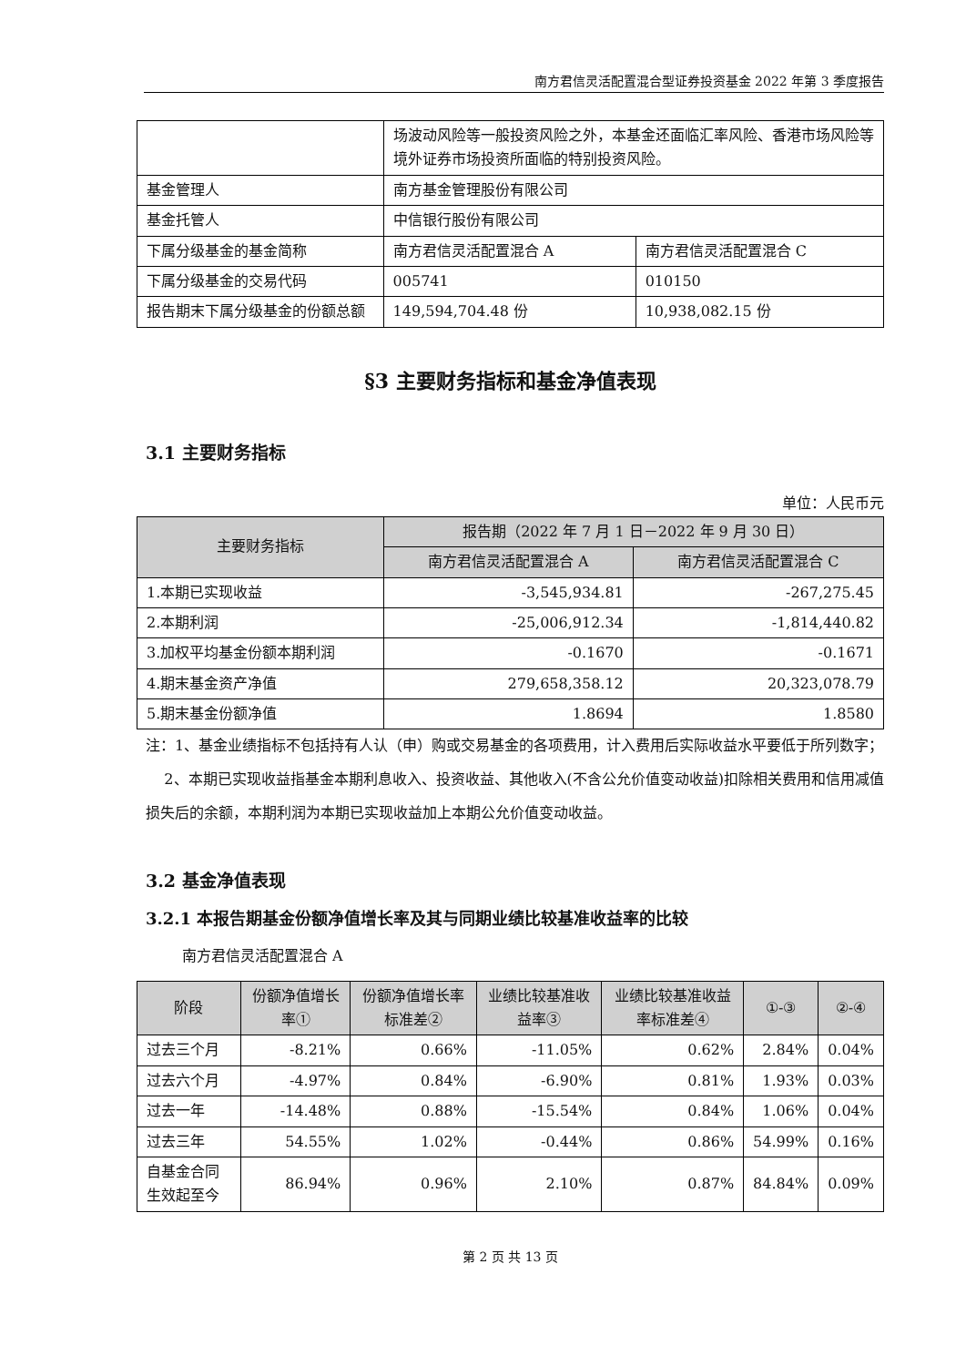南方君信灵活配置混合型证券投资基金 2022 年第 3 季度报告
| | 场波动风险等一般投资风险之外，本基金还面临汇率风险、香港市场风险等境外证券市场投资所面临的特别投资风险。 | |
| 基金管理人 | 南方基金管理股份有限公司 | |
| 基金托管人 | 中信银行股份有限公司 | |
| 下属分级基金的基金简称 | 南方君信灵活配置混合 A | 南方君信灵活配置混合 C |
| 下属分级基金的交易代码 | 005741 | 010150 |
| 报告期末下属分级基金的份额总额 | 149,594,704.48 份 | 10,938,082.15 份 |
§3 主要财务指标和基金净值表现
3.1 主要财务指标
单位：人民币元
| 主要财务指标 | 报告期（2022 年 7 月 1 日－2022 年 9 月 30 日） | |
| --- | --- | --- |
| | 南方君信灵活配置混合 A | 南方君信灵活配置混合 C |
| 1.本期已实现收益 | -3,545,934.81 | -267,275.45 |
| 2.本期利润 | -25,006,912.34 | -1,814,440.82 |
| 3.加权平均基金份额本期利润 | -0.1670 | -0.1671 |
| 4.期末基金资产净值 | 279,658,358.12 | 20,323,078.79 |
| 5.期末基金份额净值 | 1.8694 | 1.8580 |
注：1、基金业绩指标不包括持有人认（申）购或交易基金的各项费用，计入费用后实际收益水平要低于所列数字；
2、本期已实现收益指基金本期利息收入、投资收益、其他收入(不含公允价值变动收益)扣除相关费用和信用减值损失后的余额，本期利润为本期已实现收益加上本期公允价值变动收益。
3.2 基金净值表现
3.2.1 本报告期基金份额净值增长率及其与同期业绩比较基准收益率的比较
南方君信灵活配置混合 A
| 阶段 | 份额净值增长率① | 份额净值增长率标准差② | 业绩比较基准收益率③ | 业绩比较基准收益率标准差④ | ①-③ | ②-④ |
| --- | --- | --- | --- | --- | --- | --- |
| 过去三个月 | -8.21% | 0.66% | -11.05% | 0.62% | 2.84% | 0.04% |
| 过去六个月 | -4.97% | 0.84% | -6.90% | 0.81% | 1.93% | 0.03% |
| 过去一年 | -14.48% | 0.88% | -15.54% | 0.84% | 1.06% | 0.04% |
| 过去三年 | 54.55% | 1.02% | -0.44% | 0.86% | 54.99% | 0.16% |
| 自基金合同生效起至今 | 86.94% | 0.96% | 2.10% | 0.87% | 84.84% | 0.09% |
第 2 页 共 13 页